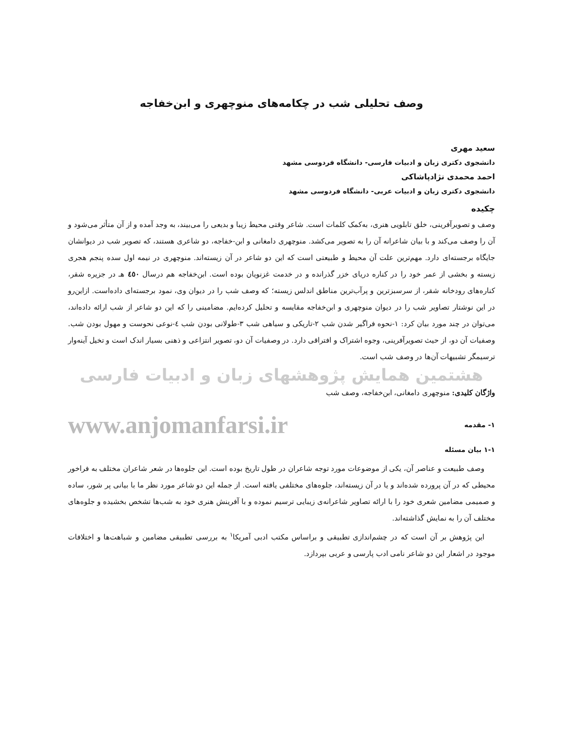وصف تحلیلی شب در چکامه‌های منوچهری و ابن‌خفاجه
سعید مهری
دانشجوی دکتری زبان و ادبیات فارسی- دانشگاه فردوسی مشهد
احمد محمدی نژادپاشاکی
دانشجوی دکتری زبان و ادبیات عربی- دانشگاه فردوسی مشهد
چکیده
وصف و تصویرآفرینی، خلق تابلویی هنری، به‌کمک کلمات است. شاعر وقتی محیط زیبا و بدیعی را می‌بیند، به وجد آمده و از آن متأثر می‌شود و آن را وصف می‌کند و با بیان شاعرانه آن را به تصویر می‌کشد. منوچهری دامغانی و ابن-خفاجه، دو شاعری هستند، که تصویر شب در دیوانشان جایگاه برجسته‌ای دارد. مهم‌ترین علت آن محیط و طبیعتی است که این دو شاعر در آن زیسته‌اند. منوچهری در نیمه اول سده پنجم هجری زیسته و بخشی از عمر خود را در کناره دریای خزر گذرانده و در خدمت غزنویان بوده است. ابن‌خفاجه هم درسال ٤٥٠ هـ در جزیره شقر، کناره‌های رودخانه شقر، از سرسبزترین و پرآب‌ترین مناطق اندلس زیسته؛ که وصف شب را در دیوان وی، نمود برجسته‌ای داده‌است. ازاین‌رو در این نوشتار تصاویر شب را در دیوان منوچهری و ابن‌خفاجه مقایسه و تحلیل کرده‌ایم. مضامینی را که این دو شاعر از شب ارائه داده‌اند، می‌توان در چند مورد بیان کرد: ١-نحوه فراگیر شدن شب ٢-تاریکی و سیاهی شب ٣-طولانی بودن شب ٤-نوعی نحوست و مهول بودن شب. وصفیات آن دو، از حیث تصویرآفرینی، وجوه اشتراک و افتراقی دارد. در وصفیات آن دو، تصویر انتزاعی و ذهنی بسیار اندک است و تخیل آینه‌وار ترسیمگر تشبیهات آن‌ها در وصف شب است.
هشتمین همایش پژوهشهای زبان و ادبیات فارسی
واژگان کلیدی: منوچهری دامغانی، ابن‌خفاجه، وصف شب
١- مقدمه
www.anjomanfarsi.ir
١-١ بیان مسئله
وصف طبیعت و عناصر آن، یکی از موضوعات مورد توجه شاعران در طول تاریخ بوده است. این جلوه‌ها در شعر شاعران مختلف به فراخور محیطی که در آن پرورده شده‌اند و یا در آن زیسته‌اند، جلوه‌های مختلفی یافته است. از جمله این دو شاعر مورد نظر ما با بیانی پر شور، ساده و صمیمی مضامین شعری خود را با ارائه تصاویر شاعرانه‌ی زیبایی ترسیم نموده و با آفرینش هنری خود به شب‌ها تشخص بخشیده و جلوه‌های مختلف آن را به نمایش گذاشته‌اند.
این پژوهش بر آن است که در چشم‌اندازی تطبیقی و براساس مکتب ادبی آمریکا<sup>١</sup> به بررسی تطبیقی مضامین و شباهت‌ها و اختلافات موجود در اشعار این دو شاعر نامی ادب پارسی و عربی بپردازد.